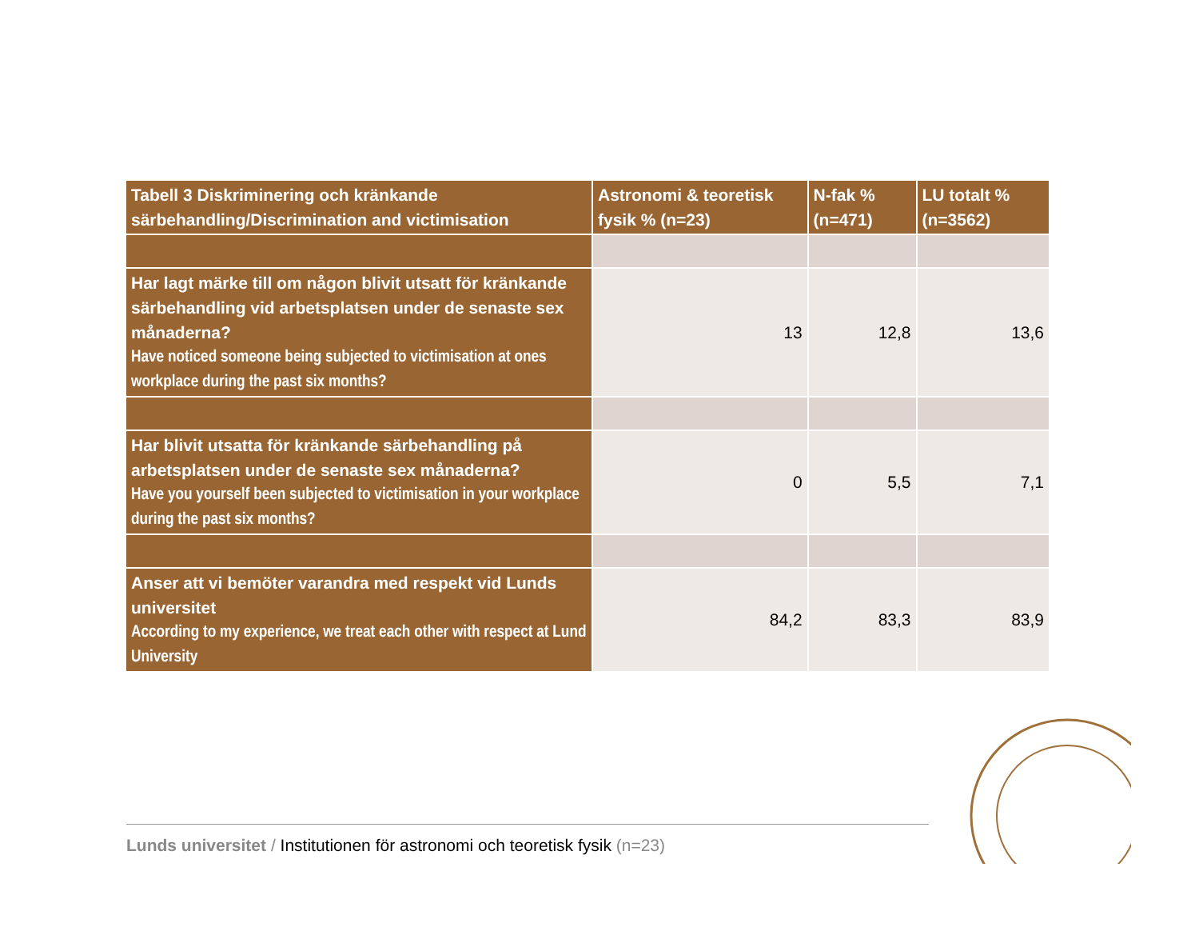| Tabell 3 Diskriminering och kränkande särbehandling/Discrimination and victimisation | Astronomi & teoretisk fysik % (n=23) | N-fak % (n=471) | LU totalt % (n=3562) |
| --- | --- | --- | --- |
| Har lagt märke till om någon blivit utsatt för kränkande särbehandling vid arbetsplatsen under de senaste sex månaderna? Have noticed someone being subjected to victimisation at ones workplace during the past six months? | 13 | 12,8 | 13,6 |
| Har blivit utsatta för kränkande särbehandling på arbetsplatsen under de senaste sex månaderna? Have you yourself been subjected to victimisation in your workplace during the past six months? | 0 | 5,5 | 7,1 |
| Anser att vi bemöter varandra med respekt vid Lunds universitet According to my experience, we treat each other with respect at Lund University | 84,2 | 83,3 | 83,9 |
Lunds universitet / Institutionen för astronomi och teoretisk fysik (n=23)